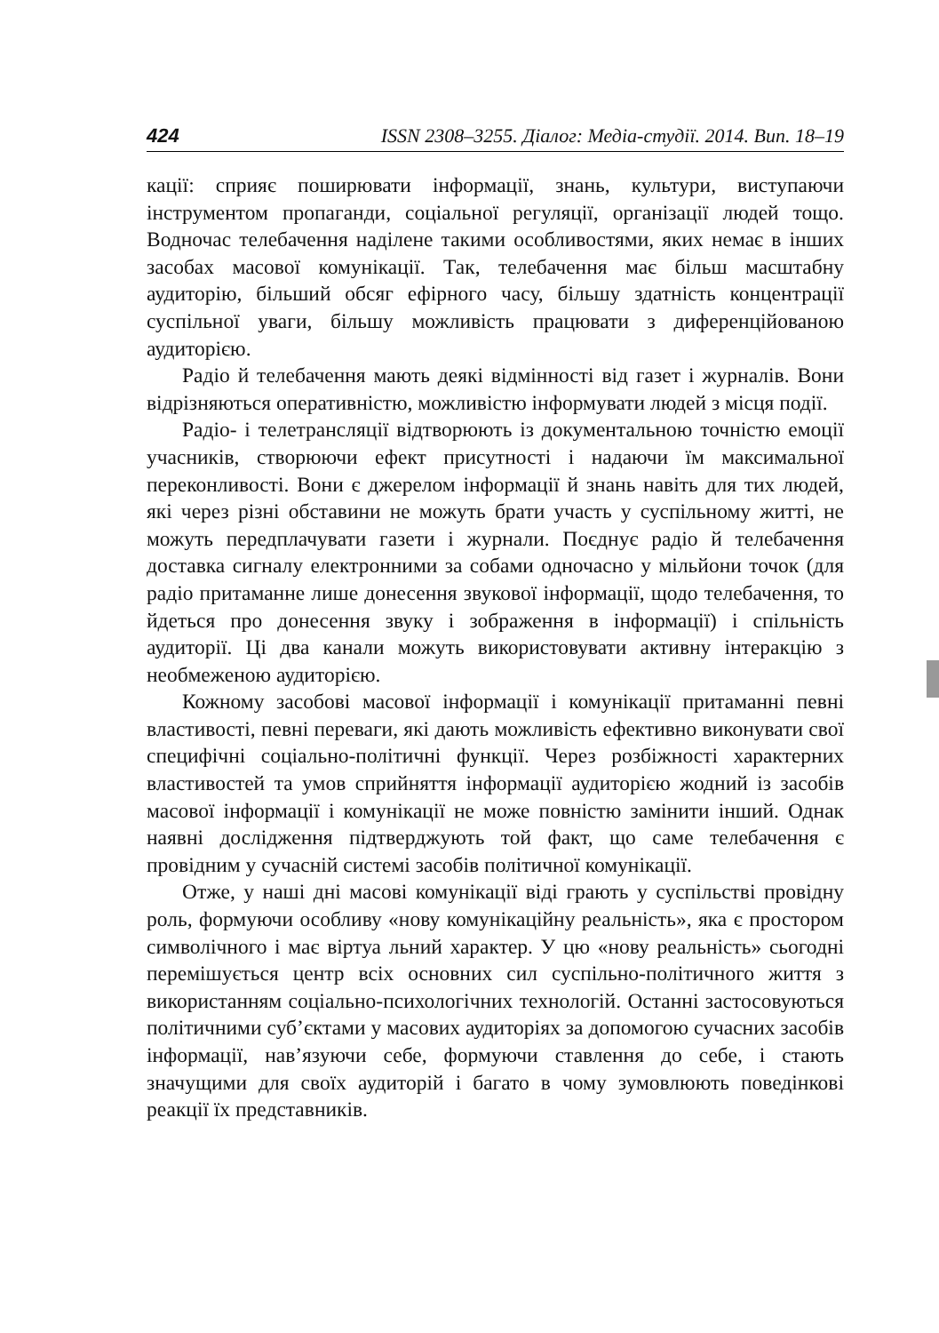424 ISSN 2308–3255. Діалог: Медіа-студії. 2014. Вип. 18–19
кації: сприяє поширювати інформації, знань, культури, виступаючи інструментом пропаганди, соціальної регуляції, організації людей тощо. Водночас телебачення наділене такими особливостями, яких немає в інших засобах масової комунікації. Так, телебачення має більш масштабну аудиторію, більший обсяг ефірного часу, більшу здатність концентрації суспільної уваги, більшу можливість працювати з диференційованою аудиторією.
Радіо й телебачення мають деякі відмінності від газет і журналів. Вони відрізняються оперативністю, можливістю інформувати людей з місця події.
Радіо- і телетрансляції відтворюють із документальною точністю емоції учасників, створюючи ефект присутності і надаючи їм максимальної переконливості. Вони є джерелом інформації й знань навіть для тих людей, які через різні обставини не можуть брати участь у суспільному житті, не можуть передплачувати газети і журнали. Поєднує радіо й телебачення доставка сигналу електронними за собами одночасно у мільйони точок (для радіо притаманне лише донесення звукової інформації, щодо телебачення, то йдеться про донесення звуку і зображення в інформації) і спільність аудиторії. Ці два канали можуть використовувати активну інтеракцію з необмеженою аудиторією.
Кожному засобові масової інформації і комунікації притаманні певні властивості, певні переваги, які дають можливість ефективно виконувати свої специфічні соціально-політичні функції. Через розбіжності характерних властивостей та умов сприйняття інформації аудиторією жодний із засобів масової інформації і комунікації не може повністю замінити інший. Однак наявні дослідження підтверджують той факт, що саме телебачення є провідним у сучасній системі засобів політичної комунікації.
Отже, у наші дні масові комунікації віді грають у суспільстві провідну роль, формуючи особливу «нову комунікаційну реальність», яка є простором символічного і має віртуа льний характер. У цю «нову реальність» сьогодні перемішується центр всіх основних сил суспільно-політичного життя з використанням соціально-психологічних технологій. Останні застосовуються політичними суб’єктами у масових аудиторіях за допомогою сучасних засобів інформації, нав’язуючи себе, формуючи ставлення до себе, і стають значущими для своїх аудиторій і багато в чому зумовлюють поведінкові реакції їх представників.